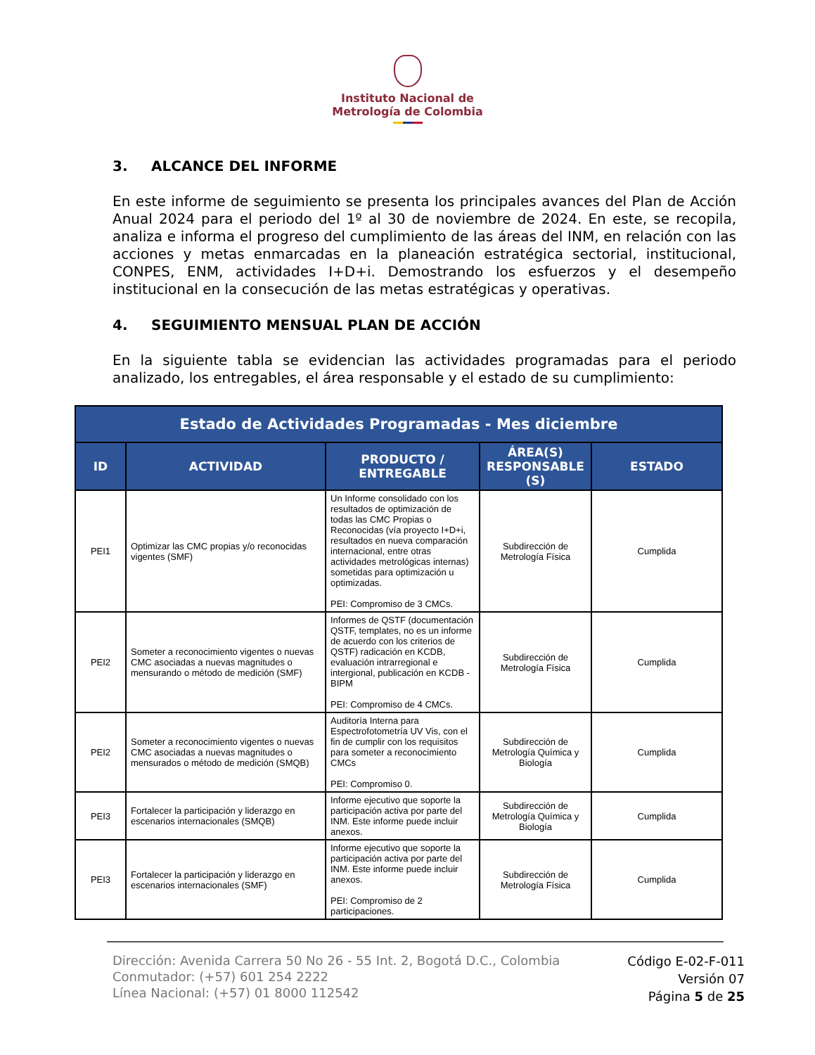Instituto Nacional de
Metrología de Colombia
3. ALCANCE DEL INFORME
En este informe de seguimiento se presenta los principales avances del Plan de Acción Anual 2024 para el periodo del 1º al 30 de noviembre de 2024. En este, se recopila, analiza e informa el progreso del cumplimiento de las áreas del INM, en relación con las acciones y metas enmarcadas en la planeación estratégica sectorial, institucional, CONPES, ENM, actividades I+D+i. Demostrando los esfuerzos y el desempeño institucional en la consecución de las metas estratégicas y operativas.
4. SEGUIMIENTO MENSUAL PLAN DE ACCIÓN
En la siguiente tabla se evidencian las actividades programadas para el periodo analizado, los entregables, el área responsable y el estado de su cumplimiento:
| Estado de Actividades Programadas - Mes diciembre | | | | |
| --- | --- | --- | --- | --- |
| ID | ACTIVIDAD | PRODUCTO / ENTREGABLE | ÁREA(S) RESPONSABLE (S) | ESTADO |
| PEI1 | Optimizar las CMC propias y/o reconocidas vigentes (SMF) | Un Informe consolidado con los resultados de optimización de todas las CMC Propias o Reconocidas (vía proyecto I+D+i, resultados en nueva comparación internacional, entre otras actividades metrológicas internas) sometidas para optimización u optimizadas. PEI: Compromiso de 3 CMCs. | Subdirección de Metrología Física | Cumplida |
| PEI2 | Someter a reconocimiento vigentes o nuevas CMC asociadas a nuevas magnitudes o mensurando o método de medición (SMF) | Informes de QSTF (documentación QSTF, templates, no es un informe de acuerdo con los criterios de QSTF) radicación en KCDB, evaluación intrarregional e intergional, publicación en KCDB - BIPM PEI: Compromiso de 4 CMCs. | Subdirección de Metrología Física | Cumplida |
| PEI2 | Someter a reconocimiento vigentes o nuevas CMC asociadas a nuevas magnitudes o mensurados o método de medición (SMQB) | Auditoría Interna para Espectrofotometría UV Vis, con el fin de cumplir con los requisitos para someter a reconocimiento CMCs PEI: Compromiso 0. | Subdirección de Metrología Química y Biología | Cumplida |
| PEI3 | Fortalecer la participación y liderazgo en escenarios internacionales (SMQB) | Informe ejecutivo que soporte la participación activa por parte del INM. Este informe puede incluir anexos. | Subdirección de Metrología Química y Biología | Cumplida |
| PEI3 | Fortalecer la participación y liderazgo en escenarios internacionales (SMF) | Informe ejecutivo que soporte la participación activa por parte del INM. Este informe puede incluir anexos. PEI: Compromiso de 2 participaciones. | Subdirección de Metrología Física | Cumplida |
Dirección: Avenida Carrera 50 No 26 - 55 Int. 2, Bogotá D.C., Colombia
Conmutador: (+57) 601 254 2222
Línea Nacional: (+57) 01 8000 112542
Código E-02-F-011
Versión 07
Página 5 de 25